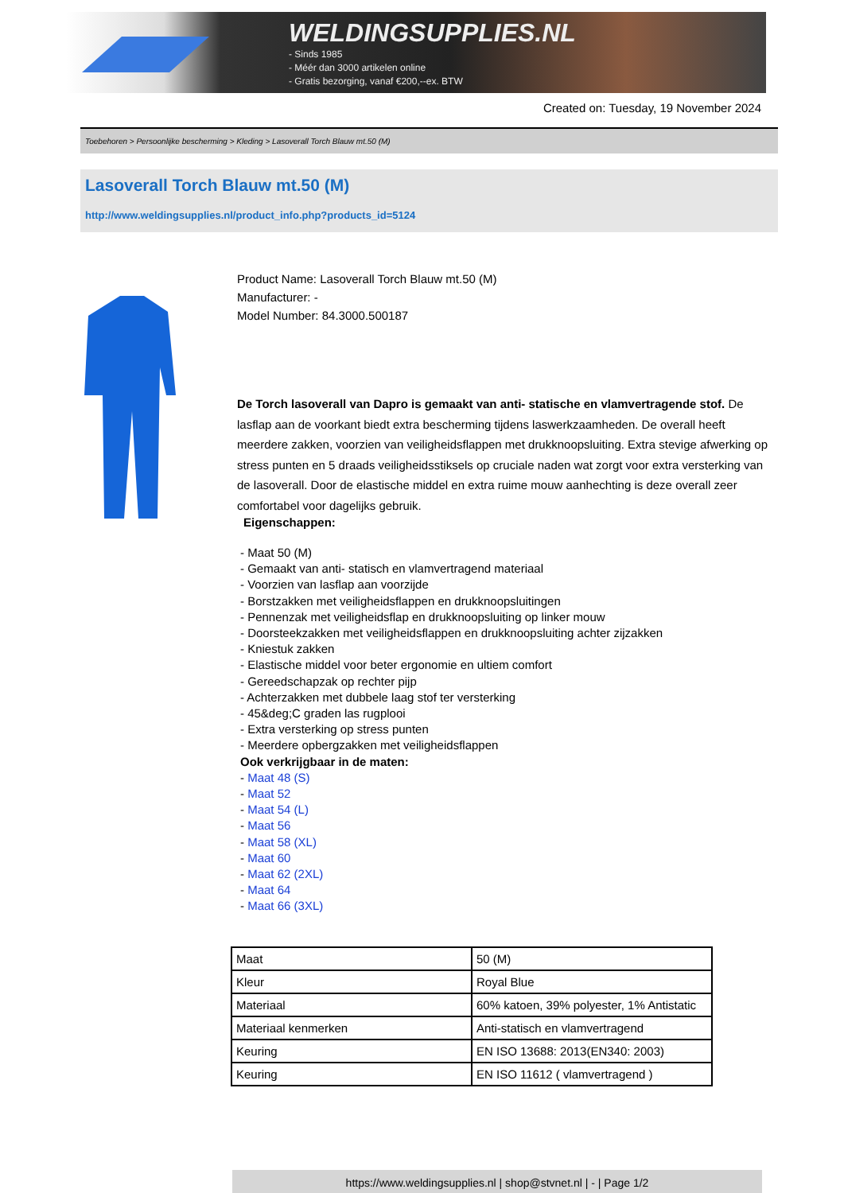WELDINGSUPPLIES.NL
- Sinds 1985
- Méér dan 3000 artikelen online
- Gratis bezorging, vanaf €200,--ex. BTW
Created on: Tuesday, 19 November 2024
Toebehoren > Persoonlijke bescherming > Kleding > Lasoverall Torch Blauw mt.50 (M)
Lasoverall Torch Blauw mt.50 (M)
http://www.weldingsupplies.nl/product_info.php?products_id=5124
Product Name: Lasoverall Torch Blauw mt.50 (M)
Manufacturer: -
Model Number: 84.3000.500187
De Torch lasoverall van Dapro is gemaakt van anti- statische en vlamvertragende stof. De lasflap aan de voorkant biedt extra bescherming tijdens laswerkzaamheden. De overall heeft meerdere zakken, voorzien van veiligheidsflappen met drukknoopsluiting. Extra stevige afwerking op stress punten en 5 draads veiligheidsstiksels op cruciale naden wat zorgt voor extra versterking van de lasoverall. Door de elastische middel en extra ruime mouw aanhechting is deze overall zeer comfortabel voor dagelijks gebruik.
Eigenschappen:
- Maat 50 (M)
- Gemaakt van anti- statisch en vlamvertragend materiaal
- Voorzien van lasflap aan voorzijde
- Borstzakken met veiligheidsflappen en drukknoopsluitingen
- Pennenzak met veiligheidsflap en drukknoopsluiting op linker mouw
- Doorsteekzakken met veiligheidsflappen en drukknoopsluiting achter zijzakken
- Kniestuk zakken
- Elastische middel voor beter ergonomie en ultiem comfort
- Gereedschapzak op rechter pijp
- Achterzakken met dubbele laag stof ter versterking
- 45&deg;C graden las rugplooi
- Extra versterking op stress punten
- Meerdere opbergzakken met veiligheidsflappen
Ook verkrijgbaar in de maten:
- Maat 48 (S)
- Maat 52
- Maat 54 (L)
- Maat 56
- Maat 58 (XL)
- Maat 60
- Maat 62 (2XL)
- Maat 64
- Maat 66 (3XL)
| Maat | 50 (M) |
| Kleur | Royal Blue |
| Materiaal | 60% katoen, 39% polyester, 1% Antistatic |
| Materiaal kenmerken | Anti-statisch en vlamvertragend |
| Keuring | EN ISO 13688: 2013(EN340: 2003) |
| Keuring | EN ISO 11612 ( vlamvertragend ) |
https://www.weldingsupplies.nl | shop@stvnet.nl | - | Page 1/2